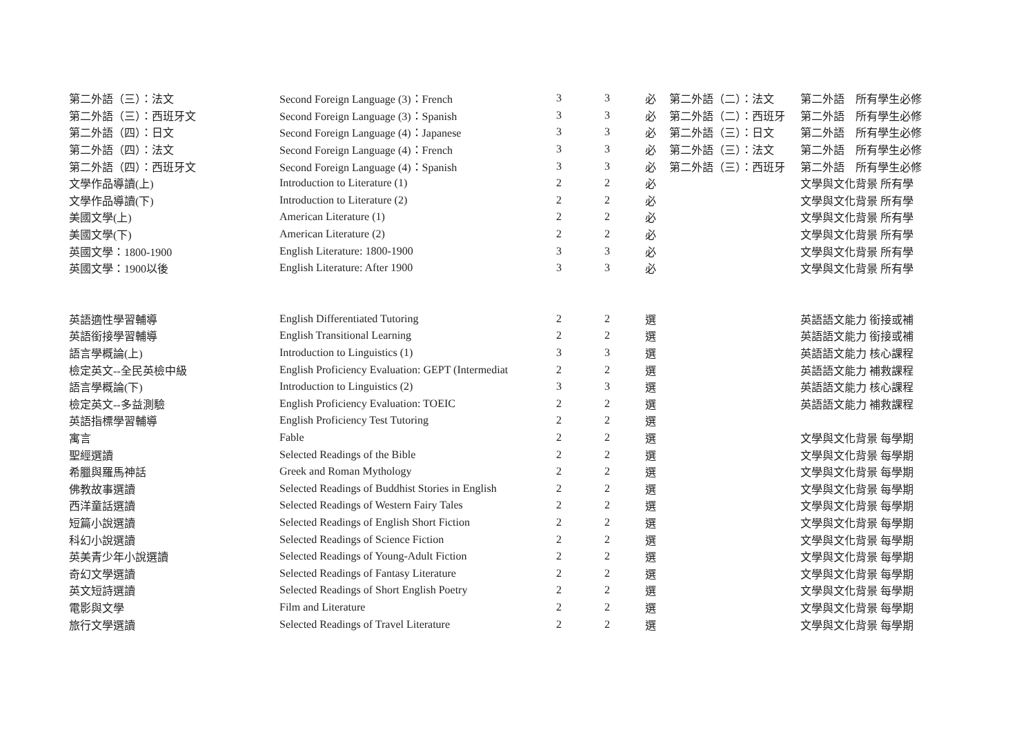| 第二外語（三）：法文 | Second Foreign Language (3)：French | 3 | 3 | 必 | 第二外語（二）：法文 | 第二外語 | 所有學生必修 |
| 第二外語（三）：西班牙文 | Second Foreign Language (3)：Spanish | 3 | 3 | 必 | 第二外語（二）：西班牙 | 第二外語 | 所有學生必修 |
| 第二外語（四）：日文 | Second Foreign Language (4)：Japanese | 3 | 3 | 必 | 第二外語（三）：日文 | 第二外語 | 所有學生必修 |
| 第二外語（四）：法文 | Second Foreign Language (4)：French | 3 | 3 | 必 | 第二外語（三）：法文 | 第二外語 | 所有學生必修 |
| 第二外語（四）：西班牙文 | Second Foreign Language (4)：Spanish | 3 | 3 | 必 | 第二外語（三）：西班牙 | 第二外語 | 所有學生必修 |
| 文學作品導讀(上) | Introduction to Literature (1) | 2 | 2 | 必 | | 文學與文化背景 所有學 | |
| 文學作品導讀(下) | Introduction to Literature (2) | 2 | 2 | 必 | | 文學與文化背景 所有學 | |
| 美國文學(上) | American Literature (1) | 2 | 2 | 必 | | 文學與文化背景 所有學 | |
| 美國文學(下) | American Literature (2) | 2 | 2 | 必 | | 文學與文化背景 所有學 | |
| 英國文學：1800-1900 | English Literature: 1800-1900 | 3 | 3 | 必 | | 文學與文化背景 所有學 | |
| 英國文學：1900以後 | English Literature: After 1900 | 3 | 3 | 必 | | 文學與文化背景 所有學 | |
| 英語適性學習輔導 | English Differentiated Tutoring | 2 | 2 | 選 | | 英語語文能力 銜接或補 | |
| 英語銜接學習輔導 | English Transitional Learning | 2 | 2 | 選 | | 英語語文能力 銜接或補 | |
| 語言學概論(上) | Introduction to Linguistics (1) | 3 | 3 | 選 | | 英語語文能力 核心課程 | |
| 檢定英文--全民英檢中級 | English Proficiency Evaluation: GEPT (Intermediat | 2 | 2 | 選 | | 英語語文能力 補救課程 | |
| 語言學概論(下) | Introduction to Linguistics (2) | 3 | 3 | 選 | | 英語語文能力 核心課程 | |
| 檢定英文--多益測驗 | English Proficiency Evaluation: TOEIC | 2 | 2 | 選 | | 英語語文能力 補救課程 | |
| 英語指標學習輔導 | English Proficiency Test Tutoring | 2 | 2 | 選 | | | |
| 寓言 | Fable | 2 | 2 | 選 | | 文學與文化背景 每學期 | |
| 聖經選讀 | Selected Readings of the Bible | 2 | 2 | 選 | | 文學與文化背景 每學期 | |
| 希臘與羅馬神話 | Greek and Roman Mythology | 2 | 2 | 選 | | 文學與文化背景 每學期 | |
| 佛教故事選讀 | Selected Readings of Buddhist Stories in English | 2 | 2 | 選 | | 文學與文化背景 每學期 | |
| 西洋童話選讀 | Selected Readings of Western Fairy Tales | 2 | 2 | 選 | | 文學與文化背景 每學期 | |
| 短篇小說選讀 | Selected Readings of English Short Fiction | 2 | 2 | 選 | | 文學與文化背景 每學期 | |
| 科幻小說選讀 | Selected Readings of Science Fiction | 2 | 2 | 選 | | 文學與文化背景 每學期 | |
| 英美青少年小說選讀 | Selected Readings of Young-Adult Fiction | 2 | 2 | 選 | | 文學與文化背景 每學期 | |
| 奇幻文學選讀 | Selected Readings of Fantasy Literature | 2 | 2 | 選 | | 文學與文化背景 每學期 | |
| 英文短詩選讀 | Selected Readings of Short English Poetry | 2 | 2 | 選 | | 文學與文化背景 每學期 | |
| 電影與文學 | Film and Literature | 2 | 2 | 選 | | 文學與文化背景 每學期 | |
| 旅行文學選讀 | Selected Readings of Travel Literature | 2 | 2 | 選 | | 文學與文化背景 每學期 | |